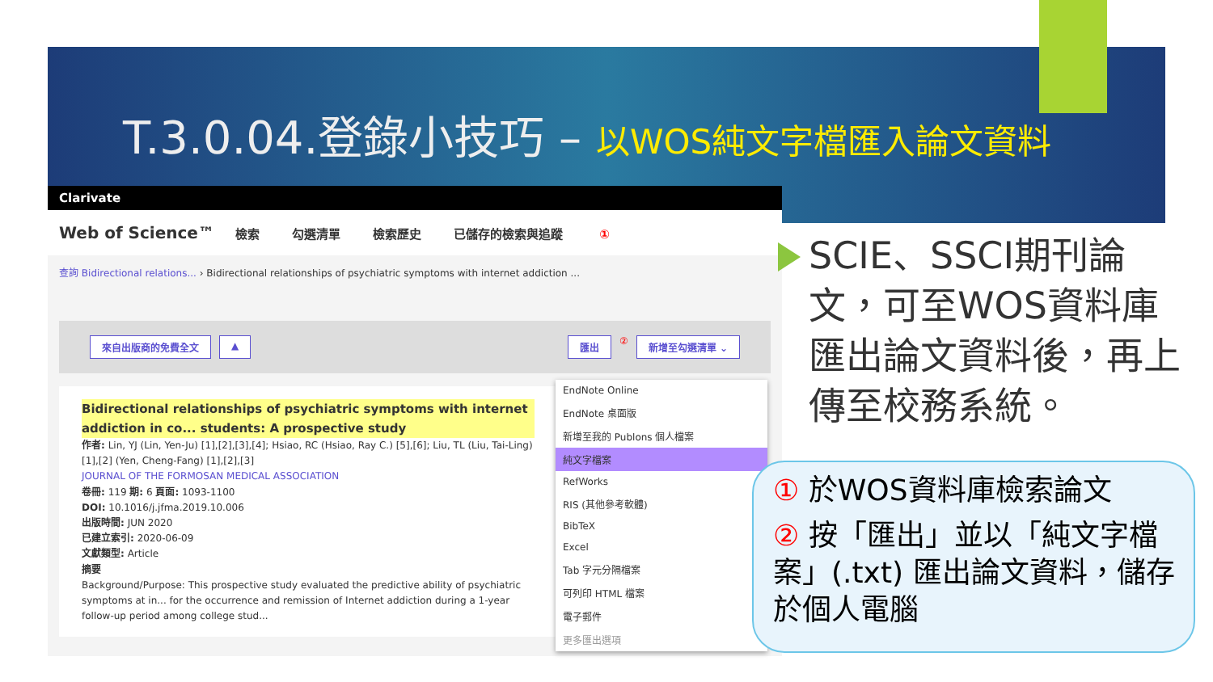T.3.0.04.登錄小技巧 – 以WOS純文字檔匯入論文資料
Clarivate
Web of Science™ 檢索 勾選清單 檢索歷史 已儲存的檢索與追蹤 ①
查詢 Bidirectional relations... › Bidirectional relationships of psychiatric symptoms with internet addiction ...
來自出版商的免費全文 ▲ 匯出 ② 新增至勾選清單 ⌄
Bidirectional relationships of psychiatric symptoms with internet addiction in co... students: A prospective study
作者: Lin, YJ (Lin, Yen-Ju) [1],[2],[3],[4]; Hsiao, RC (Hsiao, Ray C.) [5],[6]; Liu, TL (Liu, Tai-Ling) [1],[2] (Yen, Cheng-Fang) [1],[2],[3]
JOURNAL OF THE FORMOSAN MEDICAL ASSOCIATION
卷冊: 119 期: 6 頁面: 1093-1100
DOI: 10.1016/j.jfma.2019.10.006
出版時間: JUN 2020
已建立索引: 2020-06-09
文獻類型: Article
摘要
Background/Purpose: This prospective study evaluated the predictive ability of psychiatric symptoms at in... for the occurrence and remission of Internet addiction during a 1-year follow-up period among college stud...
EndNote Online
EndNote 桌面版
新增至我的 Publons 個人檔案
純文字檔案
RefWorks
RIS (其他參考軟體)
BibTeX
Excel
Tab 字元分隔檔案
可列印 HTML 檔案
電子郵件
更多匯出選項
SCIE、SSCI期刊論文，可至WOS資料庫匯出論文資料後，再上傳至校務系統。
① 於WOS資料庫檢索論文
② 按「匯出」並以「純文字檔案」(.txt) 匯出論文資料，儲存於個人電腦